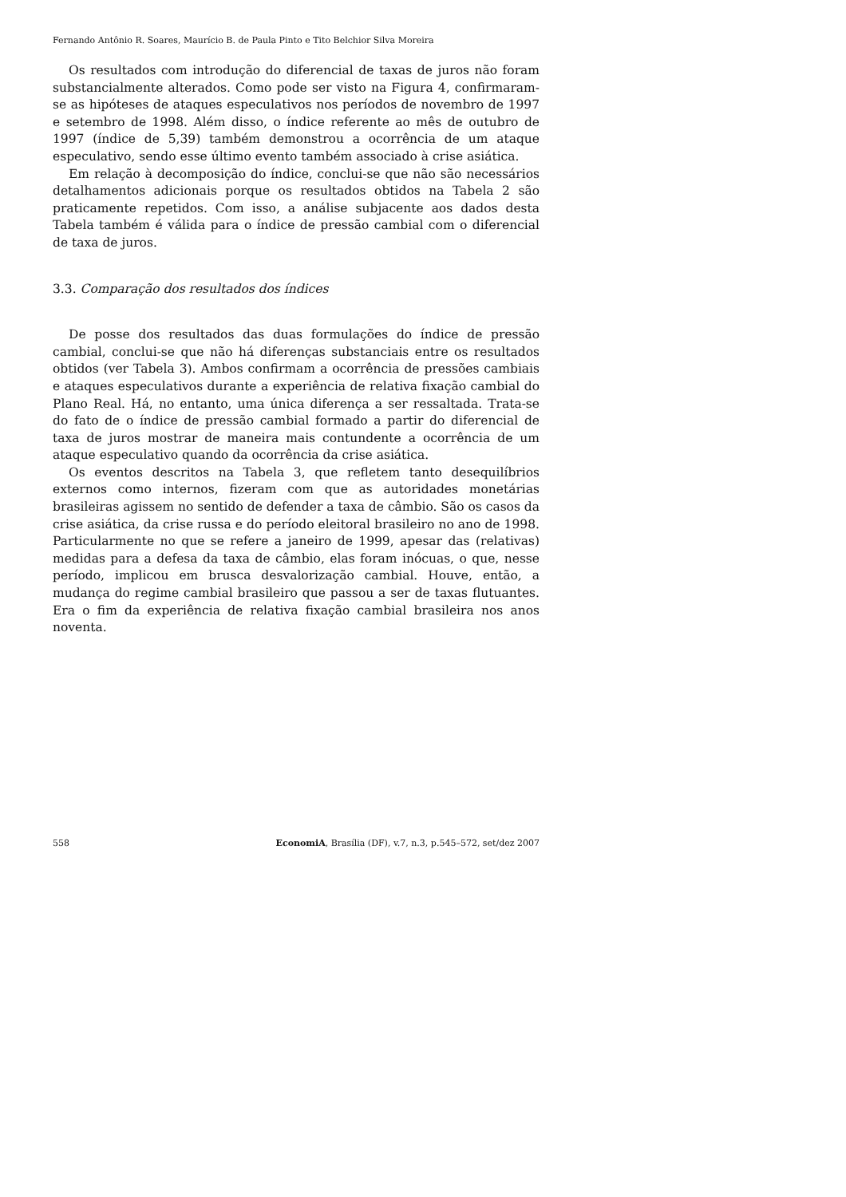Fernando Antônio R. Soares, Maurício B. de Paula Pinto e Tito Belchior Silva Moreira
Os resultados com introdução do diferencial de taxas de juros não foram substancialmente alterados. Como pode ser visto na Figura 4, confirmaram-se as hipóteses de ataques especulativos nos períodos de novembro de 1997 e setembro de 1998. Além disso, o índice referente ao mês de outubro de 1997 (índice de 5,39) também demonstrou a ocorrência de um ataque especulativo, sendo esse último evento também associado à crise asiática.
Em relação à decomposição do índice, conclui-se que não são necessários detalhamentos adicionais porque os resultados obtidos na Tabela 2 são praticamente repetidos. Com isso, a análise subjacente aos dados desta Tabela também é válida para o índice de pressão cambial com o diferencial de taxa de juros.
3.3. Comparação dos resultados dos índices
De posse dos resultados das duas formulações do índice de pressão cambial, conclui-se que não há diferenças substanciais entre os resultados obtidos (ver Tabela 3). Ambos confirmam a ocorrência de pressões cambiais e ataques especulativos durante a experiência de relativa fixação cambial do Plano Real. Há, no entanto, uma única diferença a ser ressaltada. Trata-se do fato de o índice de pressão cambial formado a partir do diferencial de taxa de juros mostrar de maneira mais contundente a ocorrência de um ataque especulativo quando da ocorrência da crise asiática.
Os eventos descritos na Tabela 3, que refletem tanto desequilíbrios externos como internos, fizeram com que as autoridades monetárias brasileiras agissem no sentido de defender a taxa de câmbio. São os casos da crise asiática, da crise russa e do período eleitoral brasileiro no ano de 1998. Particularmente no que se refere a janeiro de 1999, apesar das (relativas) medidas para a defesa da taxa de câmbio, elas foram inócuas, o que, nesse período, implicou em brusca desvalorização cambial. Houve, então, a mudança do regime cambial brasileiro que passou a ser de taxas flutuantes. Era o fim da experiência de relativa fixação cambial brasileira nos anos noventa.
558 EconomiA, Brasília (DF), v.7, n.3, p.545–572, set/dez 2007